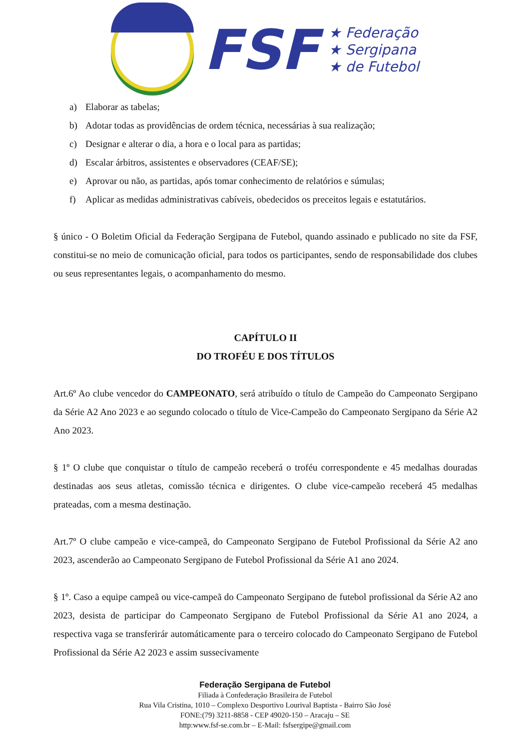FSF
★ Federação
★ Sergipana
★ de Futebol
a) Elaborar as tabelas;
b) Adotar todas as providências de ordem técnica, necessárias à sua realização;
c) Designar e alterar o dia, a hora e o local para as partidas;
d) Escalar árbitros, assistentes e observadores (CEAF/SE);
e) Aprovar ou não, as partidas, após tomar conhecimento de relatórios e súmulas;
f) Aplicar as medidas administrativas cabíveis, obedecidos os preceitos legais e estatutários.
§ único - O Boletim Oficial da Federação Sergipana de Futebol, quando assinado e publicado no site da FSF, constitui-se no meio de comunicação oficial, para todos os participantes, sendo de responsabilidade dos clubes ou seus representantes legais, o acompanhamento do mesmo.
CAPÍTULO II
DO TROFÉU E DOS TÍTULOS
Art.6º Ao clube vencedor do CAMPEONATO, será atribuído o título de Campeão do Campeonato Sergipano da Série A2 Ano 2023 e ao segundo colocado o título de Vice-Campeão do Campeonato Sergipano da Série A2 Ano 2023.
§ 1º O clube que conquistar o título de campeão receberá o troféu correspondente e 45 medalhas douradas destinadas aos seus atletas, comissão técnica e dirigentes. O clube vice-campeão receberá 45 medalhas prateadas, com a mesma destinação.
Art.7º O clube campeão e vice-campeã, do Campeonato Sergipano de Futebol Profissional da Série A2 ano 2023, ascenderão ao Campeonato Sergipano de Futebol Profissional da Série A1 ano 2024.
§ 1º. Caso a equipe campeã ou vice-campeã do Campeonato Sergipano de futebol profissional da Série A2 ano 2023, desista de participar do Campeonato Sergipano de Futebol Profissional da Série A1 ano 2024, a respectiva vaga se transferirár automáticamente para o terceiro colocado do Campeonato Sergipano de Futebol Profissional da Série A2 2023 e assim sussecivamente
Federação Sergipana de Futebol
Filiada à Confederação Brasileira de Futebol
Rua Vila Cristina, 1010 – Complexo Desportivo Lourival Baptista - Bairro São José
FONE:(79) 3211-8858 - CEP 49020-150 – Aracaju – SE
http:www.fsf-se.com.br – E-Mail: fsfsergipe@gmail.com